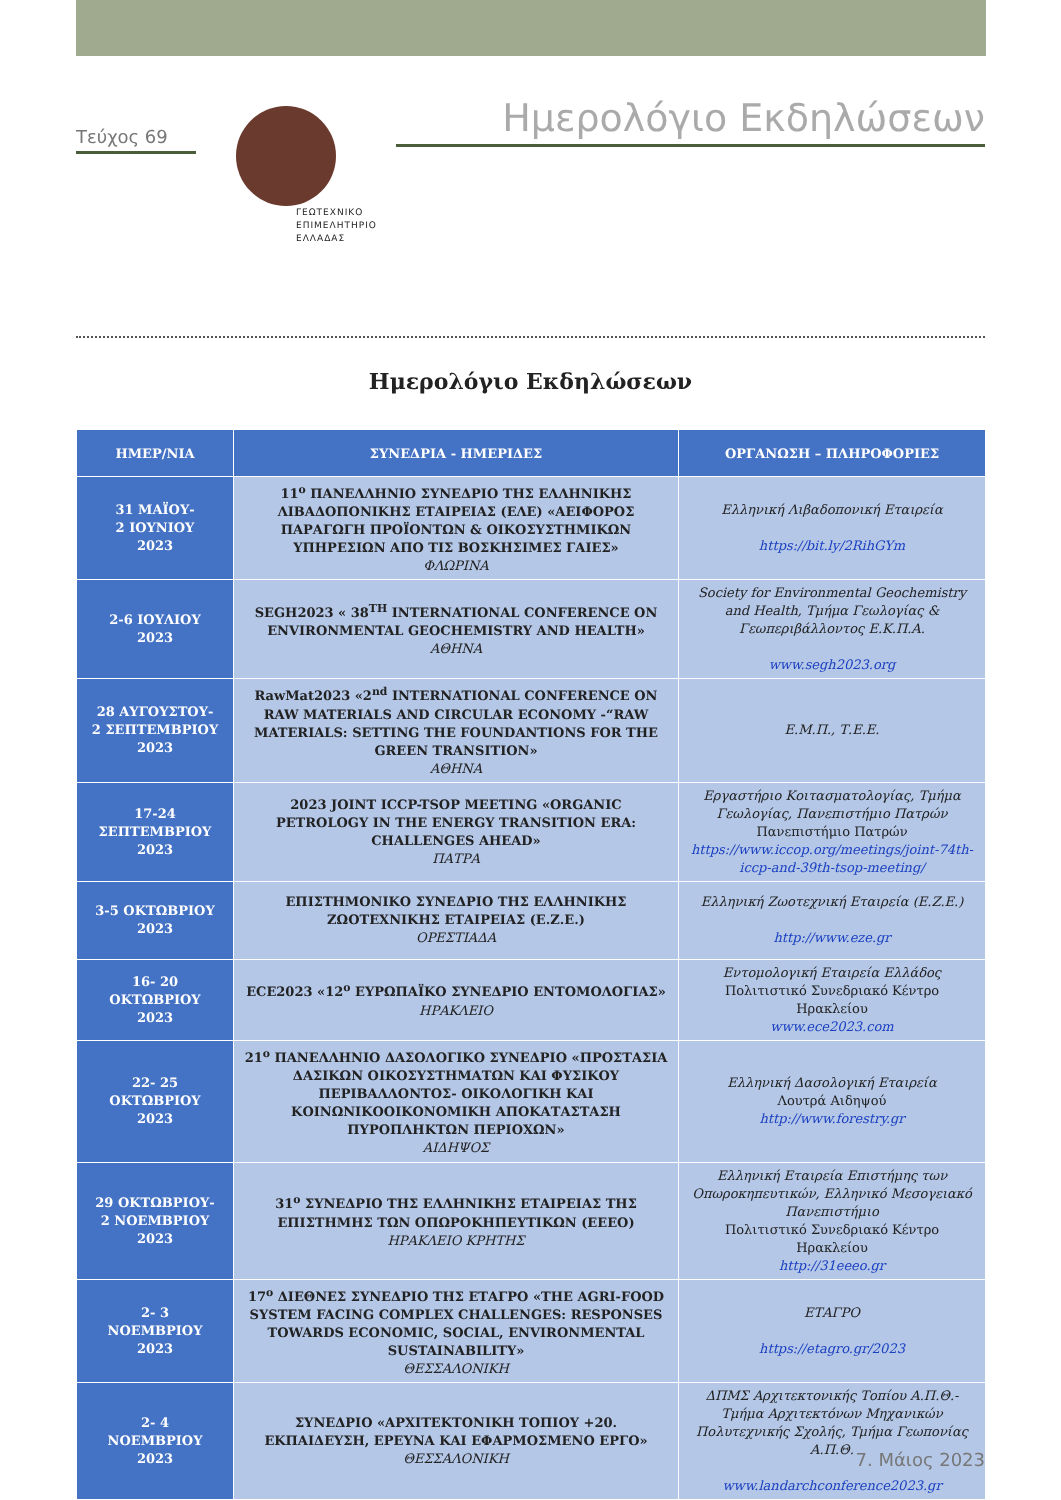Τεύχος 69
ΓΕΩΤΕΧΝΙΚΟ
ΕΠΙΜΕΛΗΤΗΡΙΟ
ΕΛΛΑΔΑΣ
Ημερολόγιο Εκδηλώσεων
Ημερολόγιο Εκδηλώσεων
| ΗΜΕΡ/ΝΙΑ | ΣΥΝΕΔΡΙΑ - ΗΜΕΡΙΔΕΣ | ΟΡΓΑΝΩΣΗ – ΠΛΗΡΟΦΟΡΙΕΣ |
| --- | --- | --- |
| 31 ΜΑΪΟΥ- 2 ΙΟΥΝΙΟΥ 2023 | 11<sup>ο</sup> ΠΑΝΕΛΛΗΝΙΟ ΣΥΝΕΔΡΙΟ ΤΗΣ ΕΛΛΗΝΙΚΗΣ ΛΙΒΑΔΟΠΟΝΙΚΗΣ ΕΤΑΙΡΕΙΑΣ (ΕΛΕ) «ΑΕΙΦΟΡΟΣ ΠΑΡΑΓΩΓΗ ΠΡΟΪΟΝΤΩΝ & ΟΙΚΟΣΥΣΤΗΜΙΚΩΝ ΥΠΗΡΕΣΙΩΝ ΑΠΟ ΤΙΣ ΒΟΣΚΗΣΙΜΕΣ ΓΑΙΕΣ» ΦΛΩΡΙΝΑ | Ελληνική Λιβαδοπονική Εταιρεία https://bit.ly/2RihGYm |
| 2-6 ΙΟΥΛΙΟΥ 2023 | SEGH2023 « 38<sup>TH</sup> INTERNATIONAL CONFERENCE ON ENVIRONMENTAL GEOCHEMISTRY AND HEALTH» ΑΘΗΝΑ | Society for Environmental Geochemistry and Health, Τμήμα Γεωλογίας & Γεωπεριβάλλοντος Ε.Κ.Π.Α. www.segh2023.org |
| 28 ΑΥΓΟΥΣΤΟΥ- 2 ΣΕΠΤΕΜΒΡΙΟΥ 2023 | RawMat2023 «2<sup>nd</sup> INTERNATIONAL CONFERENCE ON RAW MATERIALS AND CIRCULAR ECONOMY -“RAW MATERIALS: SETTING THE FOUNDANTIONS FOR THE GREEN TRANSITION» ΑΘΗΝΑ | Ε.Μ.Π., Τ.Ε.Ε. |
| 17-24 ΣΕΠΤΕΜΒΡΙΟΥ 2023 | 2023 JOINT ICCP-TSOP MEETING «ORGANIC PETROLOGY IN THE ENERGY TRANSITION ERA: CHALLENGES AHEAD» ΠΑΤΡΑ | Εργαστήριο Κοιτασματολογίας, Τμήμα Γεωλογίας, Πανεπιστήμιο Πατρών Πανεπιστήμιο Πατρών https://www.iccop.org/meetings/joint-74th-iccp-and-39th-tsop-meeting/ |
| 3-5 ΟΚΤΩΒΡΙΟΥ 2023 | ΕΠΙΣΤΗΜΟΝΙΚΟ ΣΥΝΕΔΡΙΟ ΤΗΣ ΕΛΛΗΝΙΚΗΣ ΖΩΟΤΕΧΝΙΚΗΣ ΕΤΑΙΡΕΙΑΣ (Ε.Ζ.Ε.) ΟΡΕΣΤΙΑΔΑ | Ελληνική Ζωοτεχνική Εταιρεία (Ε.Ζ.Ε.) http://www.eze.gr |
| 16- 20 ΟΚΤΩΒΡΙΟΥ 2023 | ECE2023 «12<sup>ο</sup> ΕΥΡΩΠΑΪΚΟ ΣΥΝΕΔΡΙΟ ΕΝΤΟΜΟΛΟΓΙΑΣ» ΗΡΑΚΛΕΙΟ | Εντομολογική Εταιρεία Ελλάδος Πολιτιστικό Συνεδριακό Κέντρο Ηρακλείου www.ece2023.com |
| 22- 25 ΟΚΤΩΒΡΙΟΥ 2023 | 21<sup>ο</sup> ΠΑΝΕΛΛΗΝΙΟ ΔΑΣΟΛΟΓΙΚΟ ΣΥΝΕΔΡΙΟ «ΠΡΟΣΤΑΣΙΑ ΔΑΣΙΚΩΝ ΟΙΚΟΣΥΣΤΗΜΑΤΩΝ ΚΑΙ ΦΥΣΙΚΟΥ ΠΕΡΙΒΑΛΛΟΝΤΟΣ- ΟΙΚΟΛΟΓΙΚΗ ΚΑΙ ΚΟΙΝΩΝΙΚΟΟΙΚΟΝΟΜΙΚΗ ΑΠΟΚΑΤΑΣΤΑΣΗ ΠΥΡΟΠΛΗΚΤΩΝ ΠΕΡΙΟΧΩΝ» ΑΙΔΗΨΟΣ | Ελληνική Δασολογική Εταιρεία Λουτρά Αιδηψού http://www.forestry.gr |
| 29 ΟΚΤΩΒΡΙΟΥ- 2 ΝΟΕΜΒΡΙΟΥ 2023 | 31<sup>ο</sup> ΣΥΝΕΔΡΙΟ ΤΗΣ ΕΛΛΗΝΙΚΗΣ ΕΤΑΙΡΕΙΑΣ ΤΗΣ ΕΠΙΣΤΗΜΗΣ ΤΩΝ ΟΠΩΡΟΚΗΠΕΥΤΙΚΩΝ (ΕΕΕΟ) ΗΡΑΚΛΕΙΟ ΚΡΗΤΗΣ | Ελληνική Εταιρεία Επιστήμης των Οπωροκηπευτικών, Ελληνικό Μεσογειακό Πανεπιστήμιο Πολιτιστικό Συνεδριακό Κέντρο Ηρακλείου http://31eeeo.gr |
| 2- 3 ΝΟΕΜΒΡΙΟΥ 2023 | 17<sup>ο</sup> ΔΙΕΘΝΕΣ ΣΥΝΕΔΡΙΟ ΤΗΣ ΕΤΑΓΡΟ «THE AGRI-FOOD SYSTEM FACING COMPLEX CHALLENGES: RESPONSES TOWARDS ECONOMIC, SOCIAL, ENVIRONMENTAL SUSTAINABILITY» ΘΕΣΣΑΛΟΝΙΚΗ | ΕΤΑΓΡΟ https://etagro.gr/2023 |
| 2- 4 ΝΟΕΜΒΡΙΟΥ 2023 | ΣΥΝΕΔΡΙΟ «ΑΡΧΙΤΕΚΤΟΝΙΚΗ ΤΟΠΙΟΥ +20. ΕΚΠΑΙΔΕΥΣΗ, ΕΡΕΥΝΑ ΚΑΙ ΕΦΑΡΜΟΣΜΕΝΟ ΕΡΓΟ» ΘΕΣΣΑΛΟΝΙΚΗ | ΔΠΜΣ Αρχιτεκτονικής Τοπίου Α.Π.Θ.- Τμήμα Αρχιτεκτόνων Μηχανικών Πολυτεχνικής Σχολής, Τμήμα Γεωπονίας Α.Π.Θ. www.landarchconference2023.gr |
7. Μάιος 2023